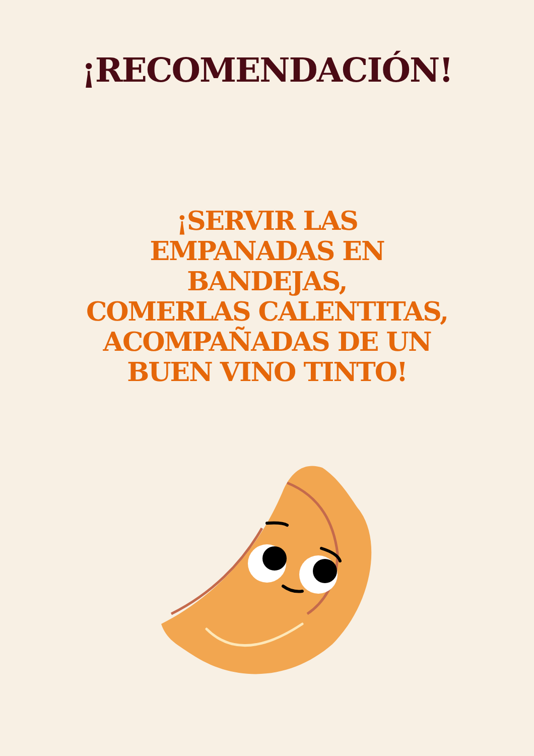¡RECOMENDACIÓN!
¡SERVIR LAS
EMPANADAS EN
BANDEJAS,
COMERLAS CALENTITAS,
ACOMPAÑADAS DE UN
BUEN VINO TINTO!